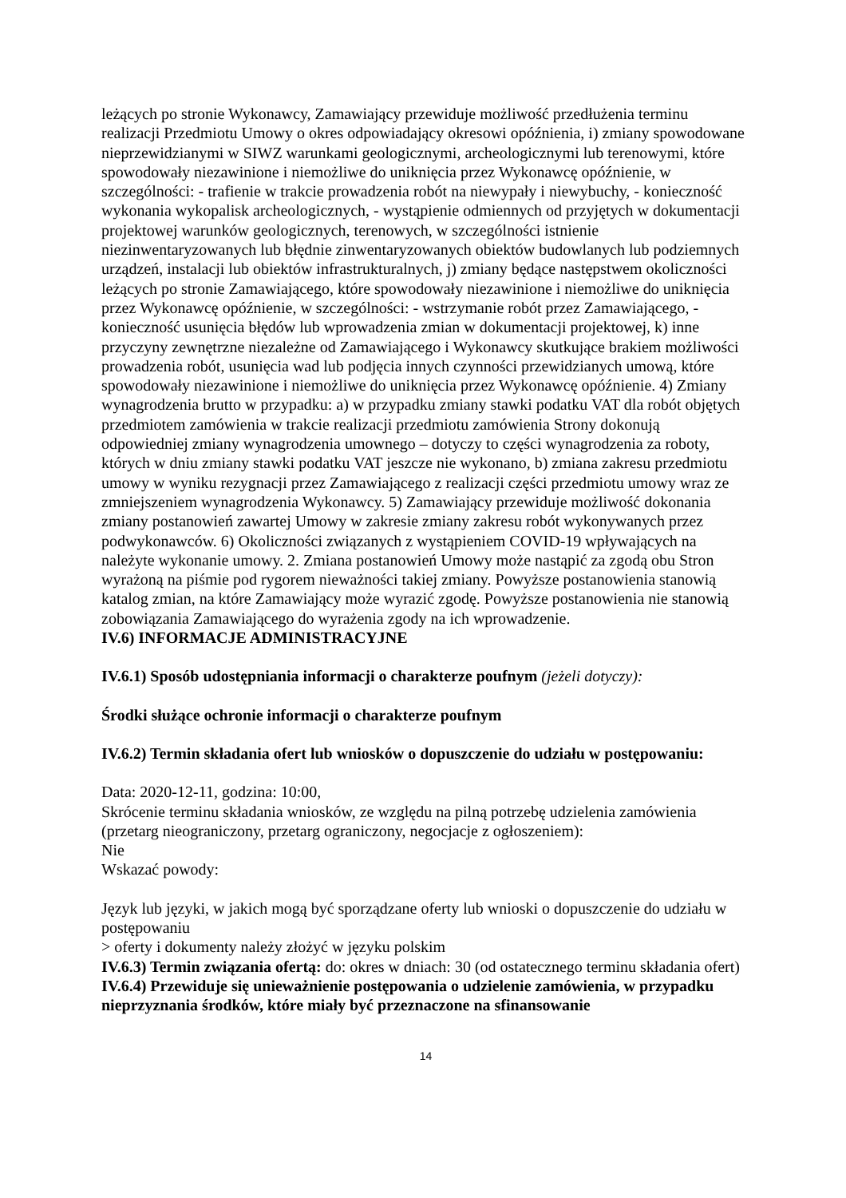leżących po stronie Wykonawcy, Zamawiający przewiduje możliwość przedłużenia terminu realizacji Przedmiotu Umowy o okres odpowiadający okresowi opóźnienia, i) zmiany spowodowane nieprzewidzianymi w SIWZ warunkami geologicznymi, archeologicznymi lub terenowymi, które spowodowały niezawinione i niemożliwe do uniknięcia przez Wykonawcę opóźnienie, w szczególności: - trafienie w trakcie prowadzenia robót na niewypały i niewybuchy, - konieczność wykonania wykopalisk archeologicznych, - wystąpienie odmiennych od przyjętych w dokumentacji projektowej warunków geologicznych, terenowych, w szczególności istnienie niezinwentaryzowanych lub błędnie zinwentaryzowanych obiektów budowlanych lub podziemnych urządzeń, instalacji lub obiektów infrastrukturalnych, j) zmiany będące następstwem okoliczności leżących po stronie Zamawiającego, które spowodowały niezawinione i niemożliwe do uniknięcia przez Wykonawcę opóźnienie, w szczególności: - wstrzymanie robót przez Zamawiającego, - konieczność usunięcia błędów lub wprowadzenia zmian w dokumentacji projektowej, k) inne przyczyny zewnętrzne niezależne od Zamawiającego i Wykonawcy skutkujące brakiem możliwości prowadzenia robót, usunięcia wad lub podjęcia innych czynności przewidzianych umową, które spowodowały niezawinione i niemożliwe do uniknięcia przez Wykonawcę opóźnienie. 4) Zmiany wynagrodzenia brutto w przypadku: a) w przypadku zmiany stawki podatku VAT dla robót objętych przedmiotem zamówienia w trakcie realizacji przedmiotu zamówienia Strony dokonują odpowiedniej zmiany wynagrodzenia umownego – dotyczy to części wynagrodzenia za roboty, których w dniu zmiany stawki podatku VAT jeszcze nie wykonano, b) zmiana zakresu przedmiotu umowy w wyniku rezygnacji przez Zamawiającego z realizacji części przedmiotu umowy wraz ze zmniejszeniem wynagrodzenia Wykonawcy. 5) Zamawiający przewiduje możliwość dokonania zmiany postanowień zawartej Umowy w zakresie zmiany zakresu robót wykonywanych przez podwykonawców. 6) Okoliczności związanych z wystąpieniem COVID-19 wpływających na należyte wykonanie umowy. 2. Zmiana postanowień Umowy może nastąpić za zgodą obu Stron wyrażoną na piśmie pod rygorem nieważności takiej zmiany. Powyższe postanowienia stanowią katalog zmian, na które Zamawiający może wyrazić zgodę. Powyższe postanowienia nie stanowią zobowiązania Zamawiającego do wyrażenia zgody na ich wprowadzenie.
IV.6) INFORMACJE ADMINISTRACYJNE
IV.6.1) Sposób udostępniania informacji o charakterze poufnym (jeżeli dotyczy):
Środki służące ochronie informacji o charakterze poufnym
IV.6.2) Termin składania ofert lub wniosków o dopuszczenie do udziału w postępowaniu:
Data: 2020-12-11, godzina: 10:00,
Skrócenie terminu składania wniosków, ze względu na pilną potrzebę udzielenia zamówienia (przetarg nieograniczony, przetarg ograniczony, negocjacje z ogłoszeniem):
Nie
Wskazać powody:
Język lub języki, w jakich mogą być sporządzane oferty lub wnioski o dopuszczenie do udziału w postępowaniu
> oferty i dokumenty należy złożyć w języku polskim
IV.6.3) Termin związania ofertą: do: okres w dniach: 30 (od ostatecznego terminu składania ofert)
IV.6.4) Przewiduje się unieważnienie postępowania o udzielenie zamówienia, w przypadku nieprzyznania środków, które miały być przeznaczone na sfinansowanie
14